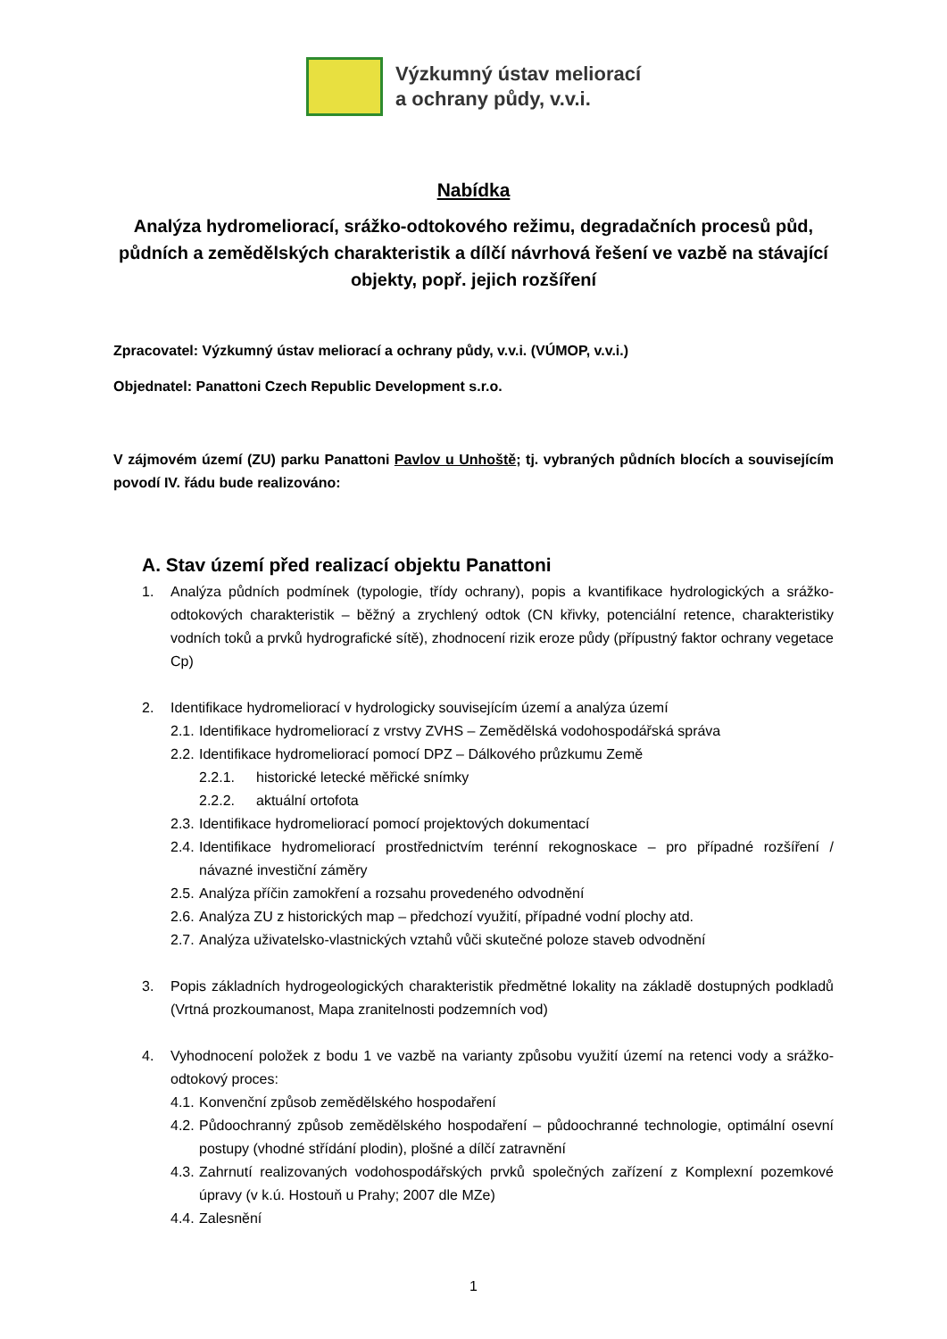Výzkumný ústav meliorací
a ochrany půdy, v.v.i.
Nabídka
Analýza hydromeliorací, srážko-odtokového režimu, degradačních procesů půd, půdních a zemědělských charakteristik a dílčí návrhová řešení ve vazbě na stávající objekty, popř. jejich rozšíření
Zpracovatel: Výzkumný ústav meliorací a ochrany půdy, v.v.i. (VÚMOP, v.v.i.)
Objednatel: Panattoni Czech Republic Development s.r.o.
V zájmovém území (ZU) parku Panattoni Pavlov u Unhoště; tj. vybraných půdních blocích a souvisejícím povodí IV. řádu bude realizováno:
A. Stav území před realizací objektu Panattoni
1. Analýza půdních podmínek (typologie, třídy ochrany), popis a kvantifikace hydrologických a srážko-odtokových charakteristik – běžný a zrychlený odtok (CN křivky, potenciální retence, charakteristiky vodních toků a prvků hydrografické sítě), zhodnocení rizik eroze půdy (přípustný faktor ochrany vegetace Cp)
2. Identifikace hydromeliorací v hydrologicky souvisejícím území a analýza území
2.1. Identifikace hydromeliorací z vrstvy ZVHS – Zemědělská vodohospodářská správa
2.2. Identifikace hydromeliorací pomocí DPZ – Dálkového průzkumu Země
2.2.1. historické letecké měřické snímky
2.2.2. aktuální ortofota
2.3. Identifikace hydromeliorací pomocí projektových dokumentací
2.4. Identifikace hydromeliorací prostřednictvím terénní rekognoskace – pro případné rozšíření / návazné investiční záměry
2.5. Analýza příčin zamokření a rozsahu provedeného odvodnění
2.6. Analýza ZU z historických map – předchozí využití, případné vodní plochy atd.
2.7. Analýza uživatelsko-vlastnických vztahů vůči skutečné poloze staveb odvodnění
3. Popis základních hydrogeologických charakteristik předmětné lokality na základě dostupných podkladů (Vrtná prozkoumanost, Mapa zranitelnosti podzemních vod)
4. Vyhodnocení položek z bodu 1 ve vazbě na varianty způsobu využití území na retenci vody a srážko-odtokový proces:
4.1. Konvenční způsob zemědělského hospodaření
4.2. Půdoochranný způsob zemědělského hospodaření – půdoochranné technologie, optimální osevní postupy (vhodné střídání plodin), plošné a dílčí zatravnění
4.3. Zahrnutí realizovaných vodohospodářských prvků společných zařízení z Komplexní pozemkové úpravy (v k.ú. Hostouň u Prahy; 2007 dle MZe)
4.4. Zalesnění
1